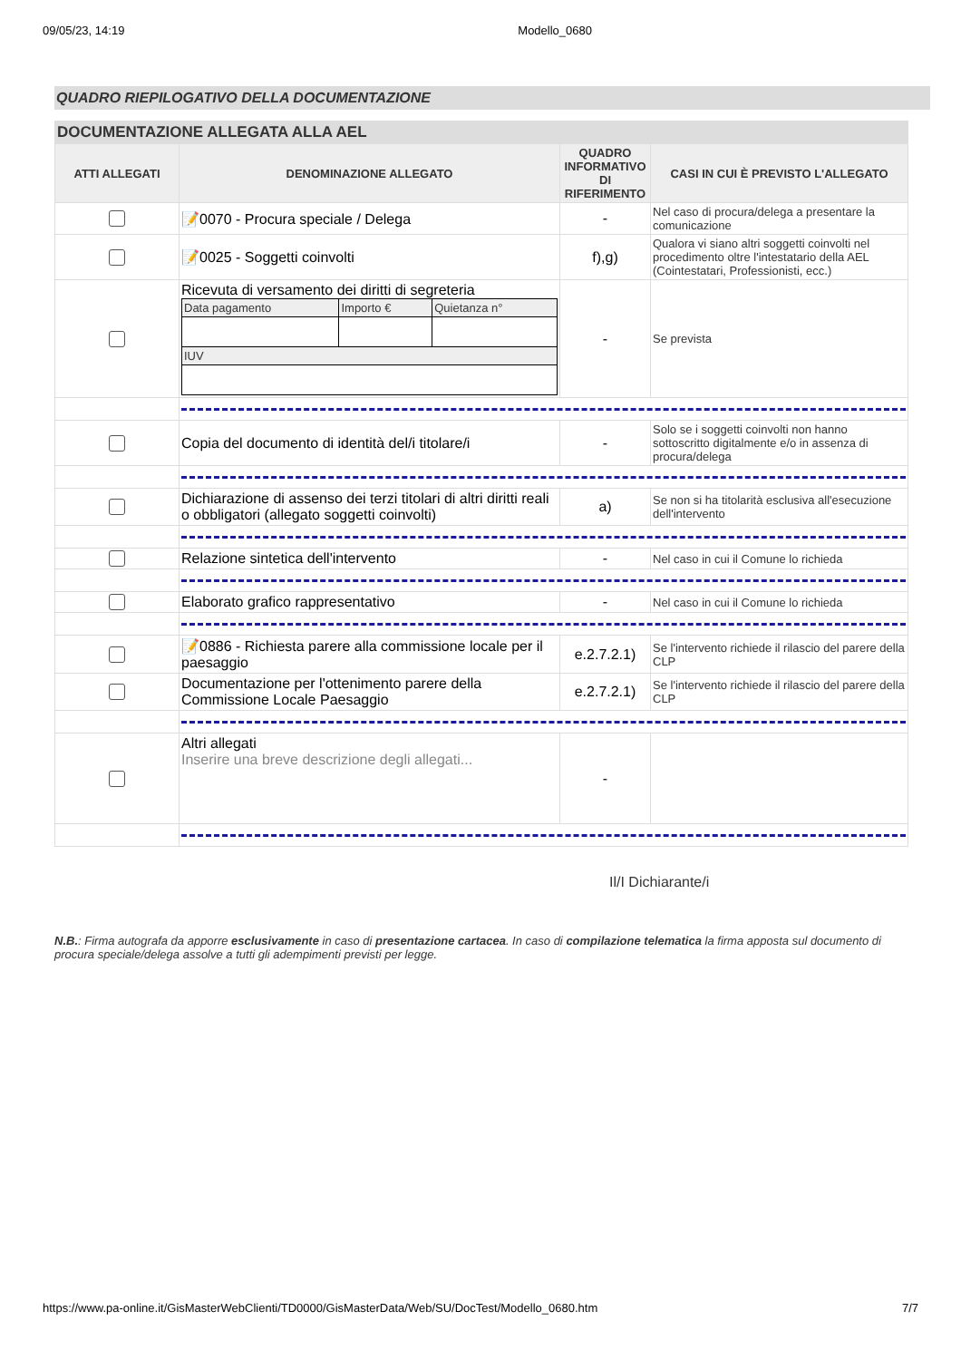09/05/23, 14:19 Modello_0680
QUADRO RIEPILOGATIVO DELLA DOCUMENTAZIONE
| DOCUMENTAZIONE ALLEGATA ALLA AEL | | | |
| --- | --- | --- | --- |
| ATTI ALLEGATI | DENOMINAZIONE ALLEGATO | QUADRO INFORMATIVO DI RIFERIMENTO | CASI IN CUI È PREVISTO L'ALLEGATO |
| | 📝0070 - Procura speciale / Delega | - | Nel caso di procura/delega a presentare la comunicazione |
| | 📝0025 - Soggetti coinvolti | f),g) | Qualora vi siano altri soggetti coinvolti nel procedimento oltre l'intestatario della AEL (Cointestatari, Professionisti, ecc.) |
| | Ricevuta di versamento dei diritti di segreteria / Data pagamento / Importo € / Quietanza n° / / IUV / / / | - | Se prevista |
| | Copia del documento di identità del/i titolare/i | - | Solo se i soggetti coinvolti non hanno sottoscritto digitalmente e/o in assenza di procura/delega |
| | Dichiarazione di assenso dei terzi titolari di altri diritti reali o obbligatori (allegato soggetti coinvolti) | a) | Se non si ha titolarità esclusiva all'esecuzione dell'intervento |
| | Relazione sintetica dell'intervento | - | Nel caso in cui il Comune lo richieda |
| | Elaborato grafico rappresentativo | - | Nel caso in cui il Comune lo richieda |
| | 📝0886 - Richiesta parere alla commissione locale per il paesaggio | e.2.7.2.1) | Se l'intervento richiede il rilascio del parere della CLP |
| | Documentazione per l'ottenimento parere della Commissione Locale Paesaggio | e.2.7.2.1) | Se l'intervento richiede il rilascio del parere della CLP |
| | Altri allegati Inserire una breve descrizione degli allegati... | - | |
Il/I Dichiarante/i
N.B.: Firma autografa da apporre esclusivamente in caso di presentazione cartacea. In caso di compilazione telematica la firma apposta sul documento di procura speciale/delega assolve a tutti gli adempimenti previsti per legge.
https://www.pa-online.it/GisMasterWebClienti/TD0000/GisMasterData/Web/SU/DocTest/Modello_0680.htm 7/7